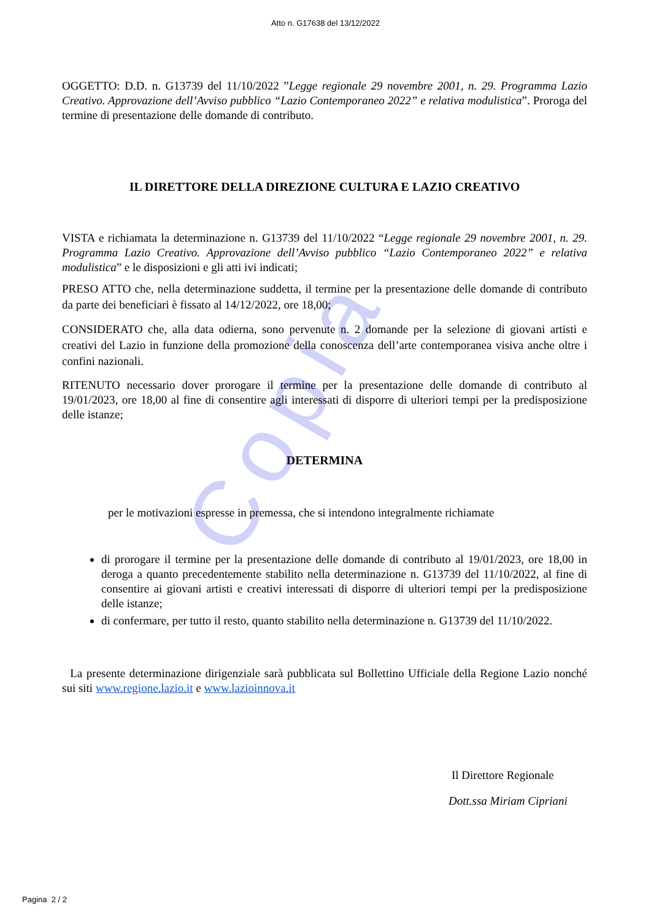Copia
Atto n. G17638 del 13/12/2022
OGGETTO: D.D. n. G13739 del 11/10/2022 ”Legge regionale 29 novembre 2001, n. 29. Programma Lazio Creativo. Approvazione dell’Avviso pubblico “Lazio Contemporaneo 2022” e relativa modulistica”. Proroga del termine di presentazione delle domande di contributo.
IL DIRETTORE DELLA DIREZIONE CULTURA E LAZIO CREATIVO
VISTA e richiamata la determinazione n. G13739 del 11/10/2022 “Legge regionale 29 novembre 2001, n. 29. Programma Lazio Creativo. Approvazione dell’Avviso pubblico “Lazio Contemporaneo 2022” e relativa modulistica” e le disposizioni e gli atti ivi indicati;
PRESO ATTO che, nella determinazione suddetta, il termine per la presentazione delle domande di contributo da parte dei beneficiari è fissato al 14/12/2022, ore 18,00;
CONSIDERATO che, alla data odierna, sono pervenute n. 2 domande per la selezione di giovani artisti e creativi del Lazio in funzione della promozione della conoscenza dell’arte contemporanea visiva anche oltre i confini nazionali.
RITENUTO necessario dover prorogare il termine per la presentazione delle domande di contributo al 19/01/2023, ore 18,00 al fine di consentire agli interessati di disporre di ulteriori tempi per la predisposizione delle istanze;
DETERMINA
per le motivazioni espresse in premessa, che si intendono integralmente richiamate
di prorogare il termine per la presentazione delle domande di contributo al 19/01/2023, ore 18,00 in deroga a quanto precedentemente stabilito nella determinazione n. G13739 del 11/10/2022, al fine di consentire ai giovani artisti e creativi interessati di disporre di ulteriori tempi per la predisposizione delle istanze;
di confermare, per tutto il resto, quanto stabilito nella determinazione n. G13739 del 11/10/2022.
La presente determinazione dirigenziale sarà pubblicata sul Bollettino Ufficiale della Regione Lazio nonché sui siti www.regione.lazio.it e www.lazioinnova.it
Il Direttore Regionale
Dott.ssa Miriam Cipriani
Pagina 2 / 2